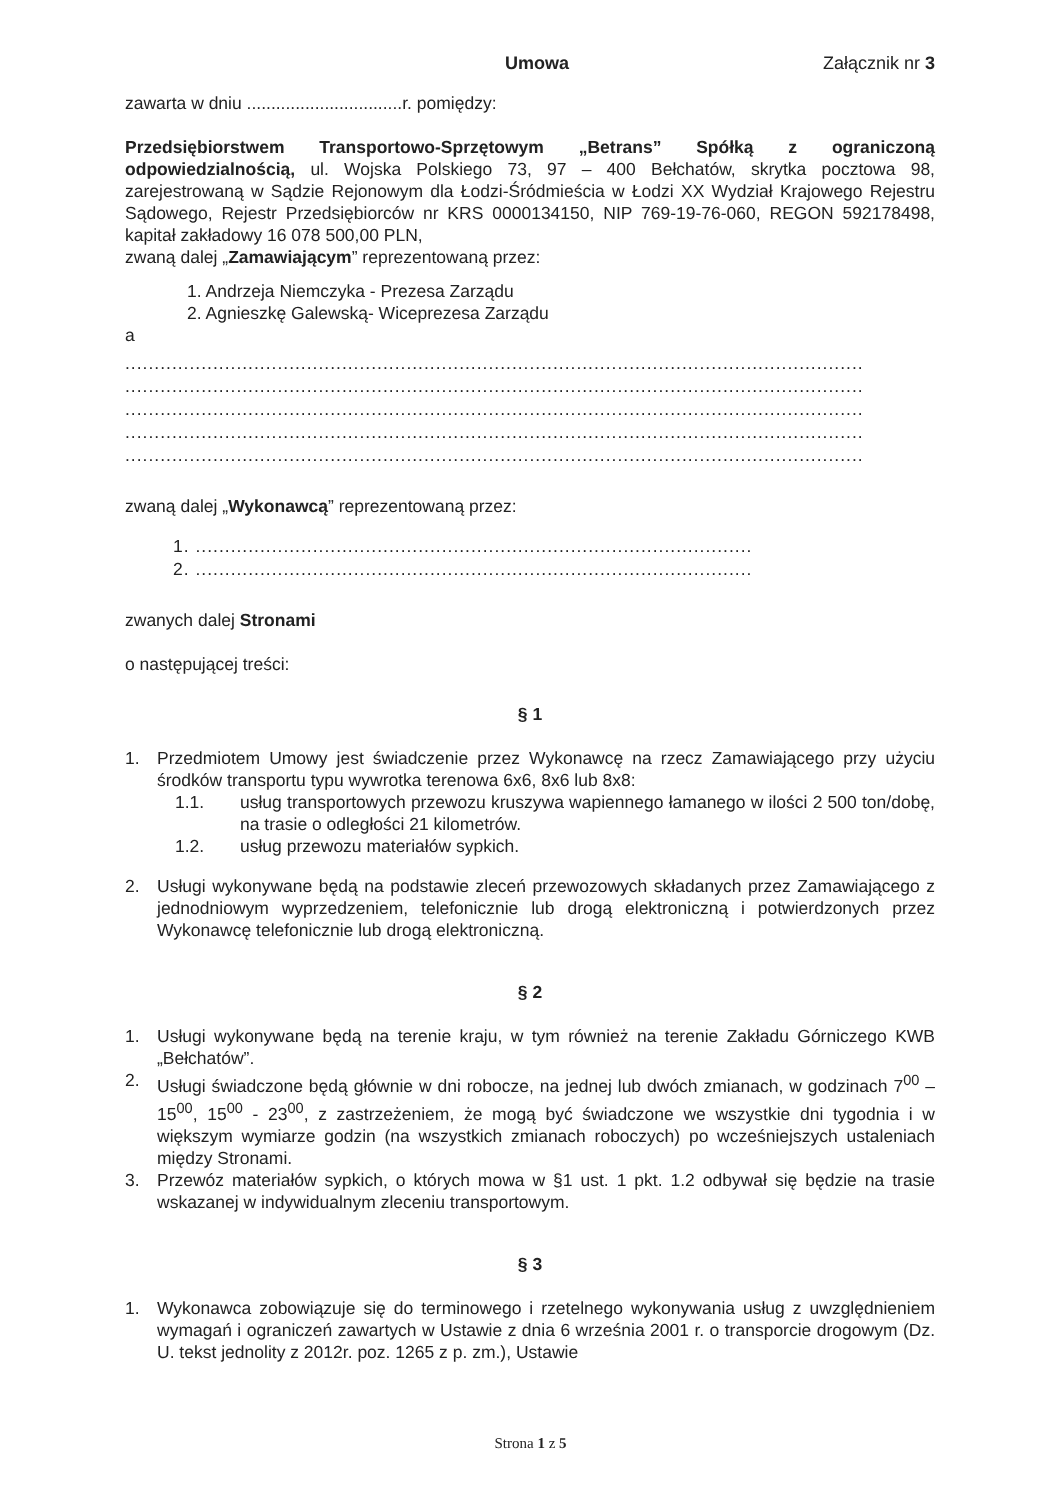Umowa Załącznik nr 3
zawarta w dniu ................................r. pomiędzy:
Przedsiębiorstwem Transportowo-Sprzętowym „Betrans” Spółką z ograniczoną odpowiedzialnością, ul. Wojska Polskiego 73, 97 – 400 Bełchatów, skrytka pocztowa 98, zarejestrowaną w Sądzie Rejonowym dla Łodzi-Śródmieścia w Łodzi XX Wydział Krajowego Rejestru Sądowego, Rejestr Przedsiębiorców nr KRS 0000134150, NIP 769-19-76-060, REGON 592178498, kapitał zakładowy 16 078 500,00 PLN,
zwaną dalej „Zamawiającym” reprezentowaną przez:
1. Andrzeja Niemczyka - Prezesa Zarządu
2. Agnieszkę Galewską- Wiceprezesa Zarządu
a
..............................................................................................................................
..............................................................................................................................
..............................................................................................................................
..............................................................................................................................
..............................................................................................................................
zwaną dalej „Wykonawcą” reprezentowaną przez:
1. ...............................................................................................
2. ...............................................................................................
zwanych dalej Stronami
o następującej treści:
§ 1
1. Przedmiotem Umowy jest świadczenie przez Wykonawcę na rzecz Zamawiającego przy użyciu środków transportu typu wywrotka terenowa 6x6, 8x6 lub 8x8:
1.1. usług transportowych przewozu kruszywa wapiennego łamanego w ilości 2 500 ton/dobę, na trasie o odległości 21 kilometrów.
1.2. usług przewozu materiałów sypkich.
2. Usługi wykonywane będą na podstawie zleceń przewozowych składanych przez Zamawiającego z jednodniowym wyprzedzeniem, telefonicznie lub drogą elektroniczną i potwierdzonych przez Wykonawcę telefonicznie lub drogą elektroniczną.
§ 2
1. Usługi wykonywane będą na terenie kraju, w tym również na terenie Zakładu Górniczego KWB „Bełchatów”.
2. Usługi świadczone będą głównie w dni robocze, na jednej lub dwóch zmianach, w godzinach 7<sup>00</sup> – 15<sup>00</sup>, 15<sup>00</sup> - 23<sup>00</sup>, z zastrzeżeniem, że mogą być świadczone we wszystkie dni tygodnia i w większym wymiarze godzin (na wszystkich zmianach roboczych) po wcześniejszych ustaleniach między Stronami.
3. Przewóz materiałów sypkich, o których mowa w §1 ust. 1 pkt. 1.2 odbywał się będzie na trasie wskazanej w indywidualnym zleceniu transportowym.
§ 3
1. Wykonawca zobowiązuje się do terminowego i rzetelnego wykonywania usług z uwzględnieniem wymagań i ograniczeń zawartych w Ustawie z dnia 6 września 2001 r. o transporcie drogowym (Dz. U. tekst jednolity z 2012r. poz. 1265 z p. zm.), Ustawie
Strona 1 z 5